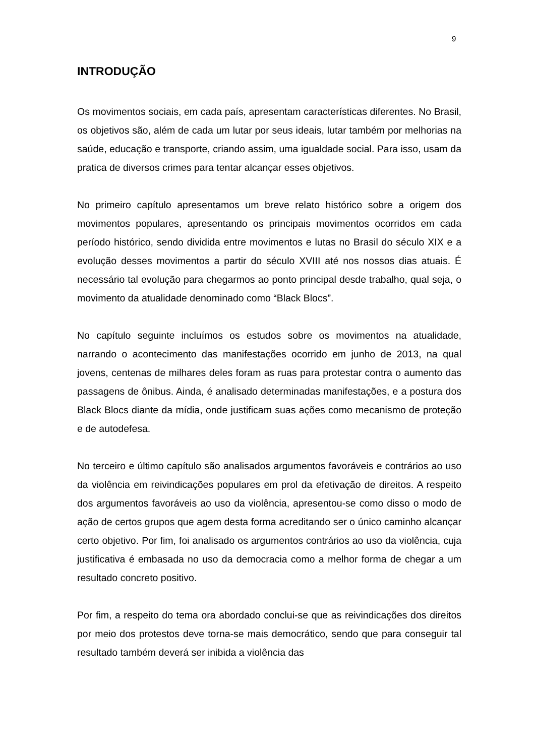9
INTRODUÇÃO
Os movimentos sociais, em cada país, apresentam características diferentes. No Brasil, os objetivos são, além de cada um lutar por seus ideais, lutar também por melhorias na saúde, educação e transporte, criando assim, uma igualdade social. Para isso, usam da pratica de diversos crimes para tentar alcançar esses objetivos.
No primeiro capítulo apresentamos um breve relato histórico sobre a origem dos movimentos populares, apresentando os principais movimentos ocorridos em cada período histórico, sendo dividida entre movimentos e lutas no Brasil do século XIX e a evolução desses movimentos a partir do século XVIII até nos nossos dias atuais. É necessário tal evolução para chegarmos ao ponto principal desde trabalho, qual seja, o movimento da atualidade denominado como “Black Blocs”.
No capítulo seguinte incluímos os estudos sobre os movimentos na atualidade, narrando o acontecimento das manifestações ocorrido em junho de 2013, na qual jovens, centenas de milhares deles foram as ruas para protestar contra o aumento das passagens de ônibus. Ainda, é analisado determinadas manifestações, e a postura dos Black Blocs diante da mídia, onde justificam suas ações como mecanismo de proteção e de autodefesa.
No terceiro e último capítulo são analisados argumentos favoráveis e contrários ao uso da violência em reivindicações populares em prol da efetivação de direitos. A respeito dos argumentos favoráveis ao uso da violência, apresentou-se como disso o modo de ação de certos grupos que agem desta forma acreditando ser o único caminho alcançar certo objetivo. Por fim, foi analisado os argumentos contrários ao uso da violência, cuja justificativa é embasada no uso da democracia como a melhor forma de chegar a um resultado concreto positivo.
Por fim, a respeito do tema ora abordado conclui-se que as reivindicações dos direitos por meio dos protestos deve torna-se mais democrático, sendo que para conseguir tal resultado também deverá ser inibida a violência das